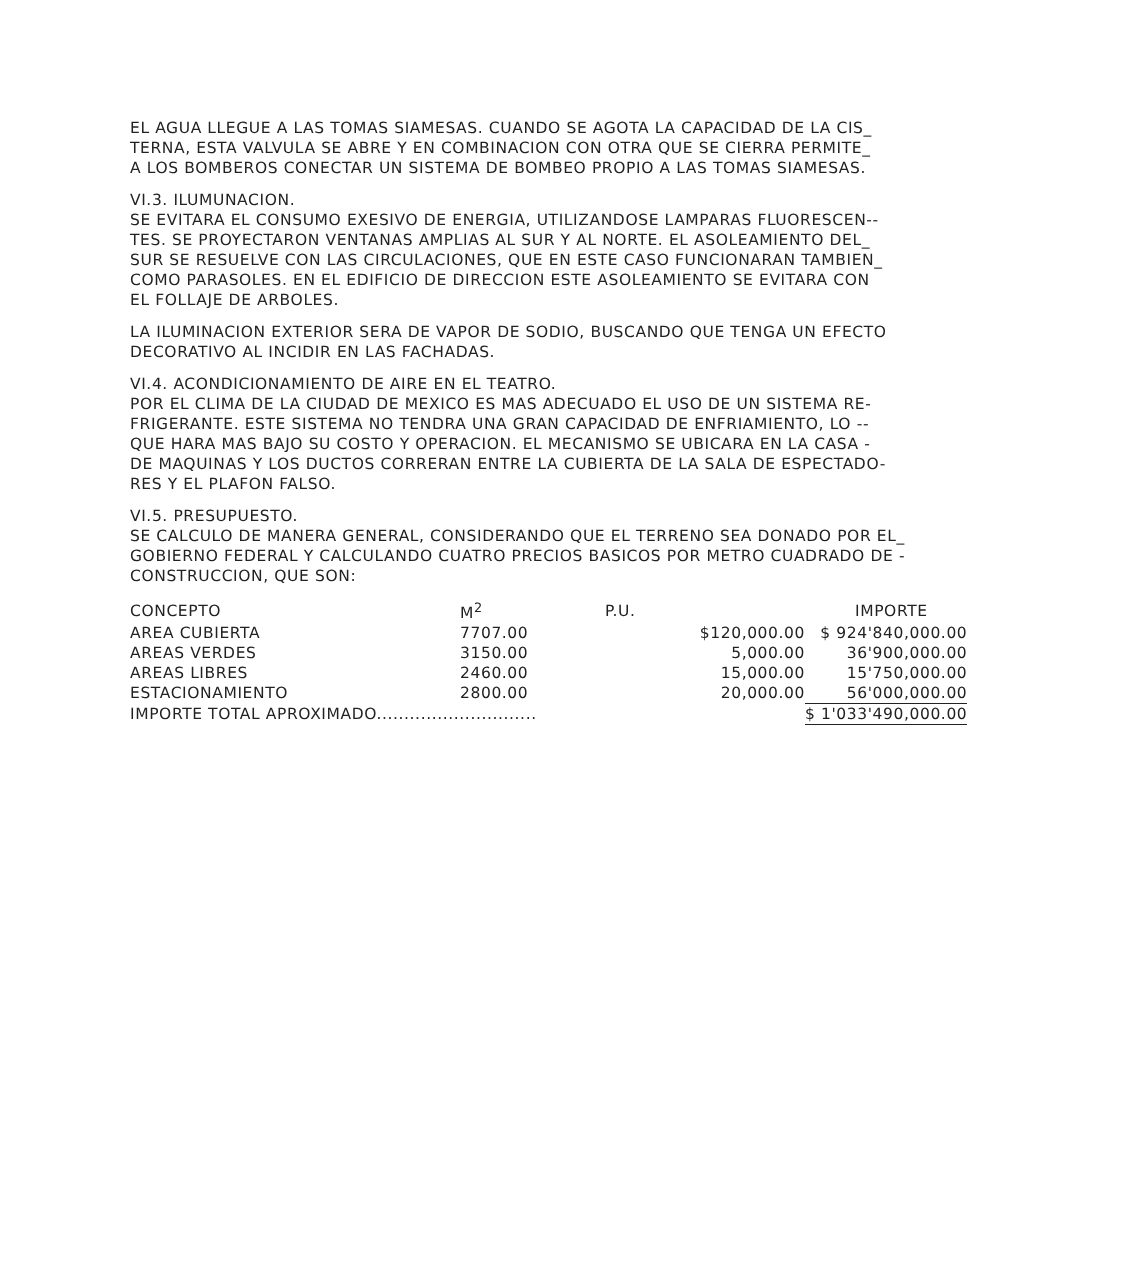EL AGUA LLEGUE A LAS TOMAS SIAMESAS. CUANDO SE AGOTA LA CAPACIDAD DE LA CIS_
TERNA, ESTA VALVULA SE ABRE Y EN COMBINACION CON OTRA QUE SE CIERRA PERMITE_
A LOS BOMBEROS CONECTAR UN SISTEMA DE BOMBEO PROPIO A LAS TOMAS SIAMESAS.
VI.3. ILUMUNACION.
SE EVITARA EL CONSUMO EXESIVO DE ENERGIA, UTILIZANDOSE LAMPARAS FLUORESCEN--
TES. SE PROYECTARON VENTANAS AMPLIAS AL SUR Y AL NORTE. EL ASOLEAMIENTO DEL_
SUR SE RESUELVE CON LAS CIRCULACIONES, QUE EN ESTE CASO FUNCIONARAN TAMBIEN_
COMO PARASOLES. EN EL EDIFICIO DE DIRECCION ESTE ASOLEAMIENTO SE EVITARA CON
EL FOLLAJE DE ARBOLES.
LA ILUMINACION EXTERIOR SERA DE VAPOR DE SODIO, BUSCANDO QUE TENGA UN EFECTO
DECORATIVO AL INCIDIR EN LAS FACHADAS.
VI.4. ACONDICIONAMIENTO DE AIRE EN EL TEATRO.
POR EL CLIMA DE LA CIUDAD DE MEXICO ES MAS ADECUADO EL USO DE UN SISTEMA RE-
FRIGERANTE. ESTE SISTEMA NO TENDRA UNA GRAN CAPACIDAD DE ENFRIAMIENTO, LO --
QUE HARA MAS BAJO SU COSTO Y OPERACION. EL MECANISMO SE UBICARA EN LA CASA -
DE MAQUINAS Y LOS DUCTOS CORRERAN ENTRE LA CUBIERTA DE LA SALA DE ESPECTADO-
RES Y EL PLAFON FALSO.
VI.5. PRESUPUESTO.
SE CALCULO DE MANERA GENERAL, CONSIDERANDO QUE EL TERRENO SEA DONADO POR EL_
GOBIERNO FEDERAL Y CALCULANDO CUATRO PRECIOS BASICOS POR METRO CUADRADO DE -
CONSTRUCCION, QUE SON:
| CONCEPTO | M<sup>2</sup> | P.U. | IMPORTE |
| --- | --- | --- | --- |
| AREA CUBIERTA | 7707.00 | $120,000.00 | $ 924'840,000.00 |
| AREAS VERDES | 3150.00 | 5,000.00 | 36'900,000.00 |
| AREAS LIBRES | 2460.00 | 15,000.00 | 15'750,000.00 |
| ESTACIONAMIENTO | 2800.00 | 20,000.00 | 56'000,000.00 |
| IMPORTE TOTAL APROXIMADO............................. | | | $ 1'033'490,000.00 |